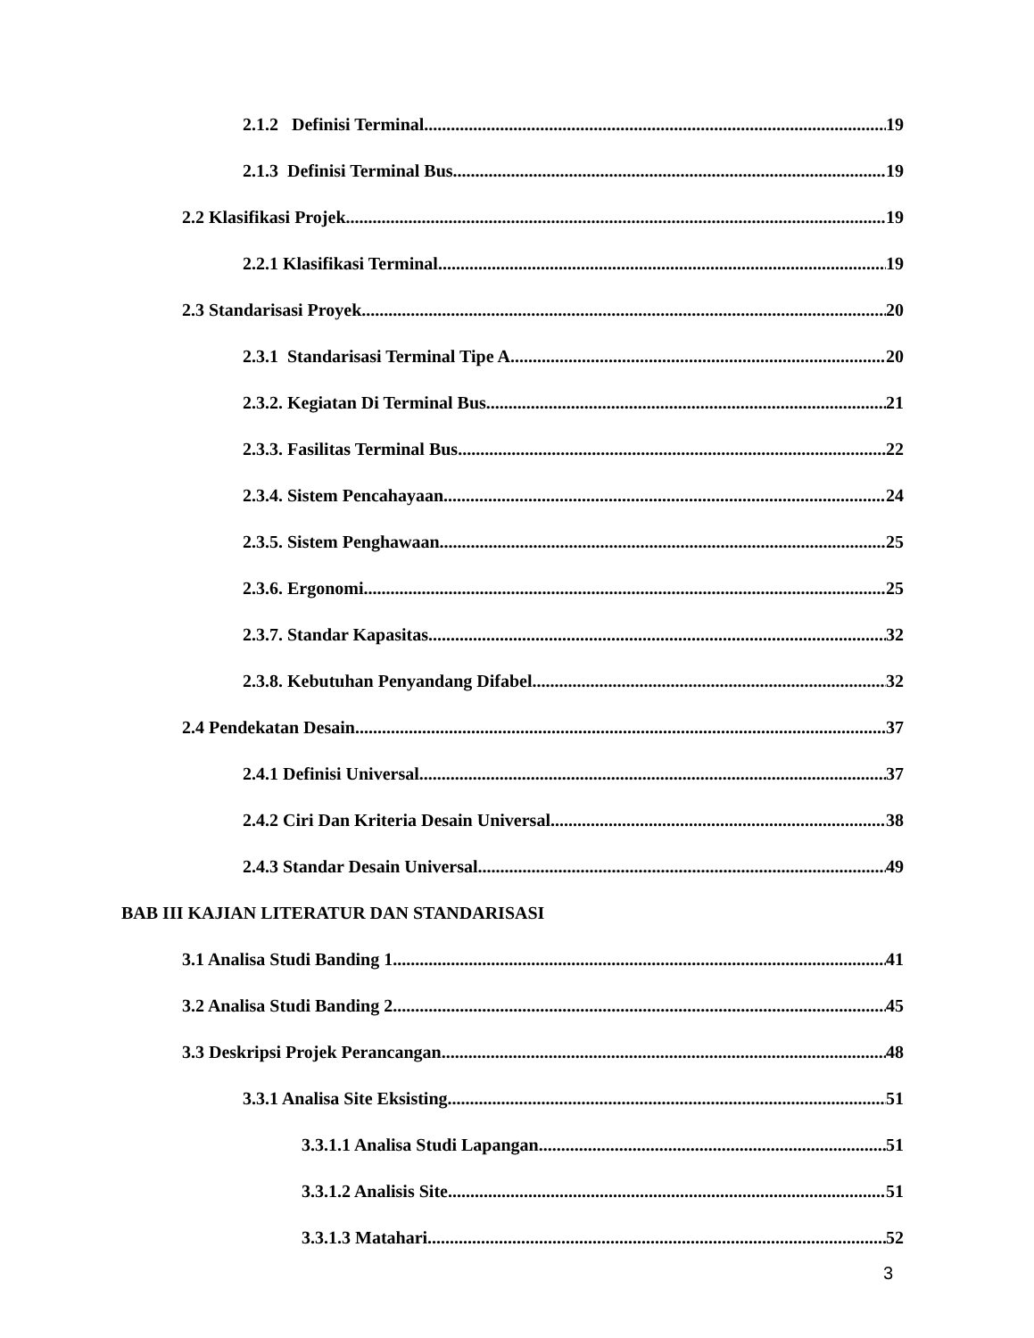2.1.2 Definisi Terminal 19
2.1.3 Definisi Terminal Bus 19
2.2 Klasifikasi Projek 19
2.2.1 Klasifikasi Terminal 19
2.3 Standarisasi Proyek 20
2.3.1 Standarisasi Terminal Tipe A 20
2.3.2. Kegiatan Di Terminal Bus 21
2.3.3. Fasilitas Terminal Bus 22
2.3.4. Sistem Pencahayaan 24
2.3.5. Sistem Penghawaan 25
2.3.6. Ergonomi 25
2.3.7. Standar Kapasitas 32
2.3.8. Kebutuhan Penyandang Difabel 32
2.4 Pendekatan Desain 37
2.4.1 Definisi Universal 37
2.4.2 Ciri Dan Kriteria Desain Universal 38
2.4.3 Standar Desain Universal 49
BAB III KAJIAN LITERATUR DAN STANDARISASI
3.1 Analisa Studi Banding 1 41
3.2 Analisa Studi Banding 2 45
3.3 Deskripsi Projek Perancangan 48
3.3.1 Analisa Site Eksisting 51
3.3.1.1 Analisa Studi Lapangan 51
3.3.1.2 Analisis Site 51
3.3.1.3 Matahari 52
3